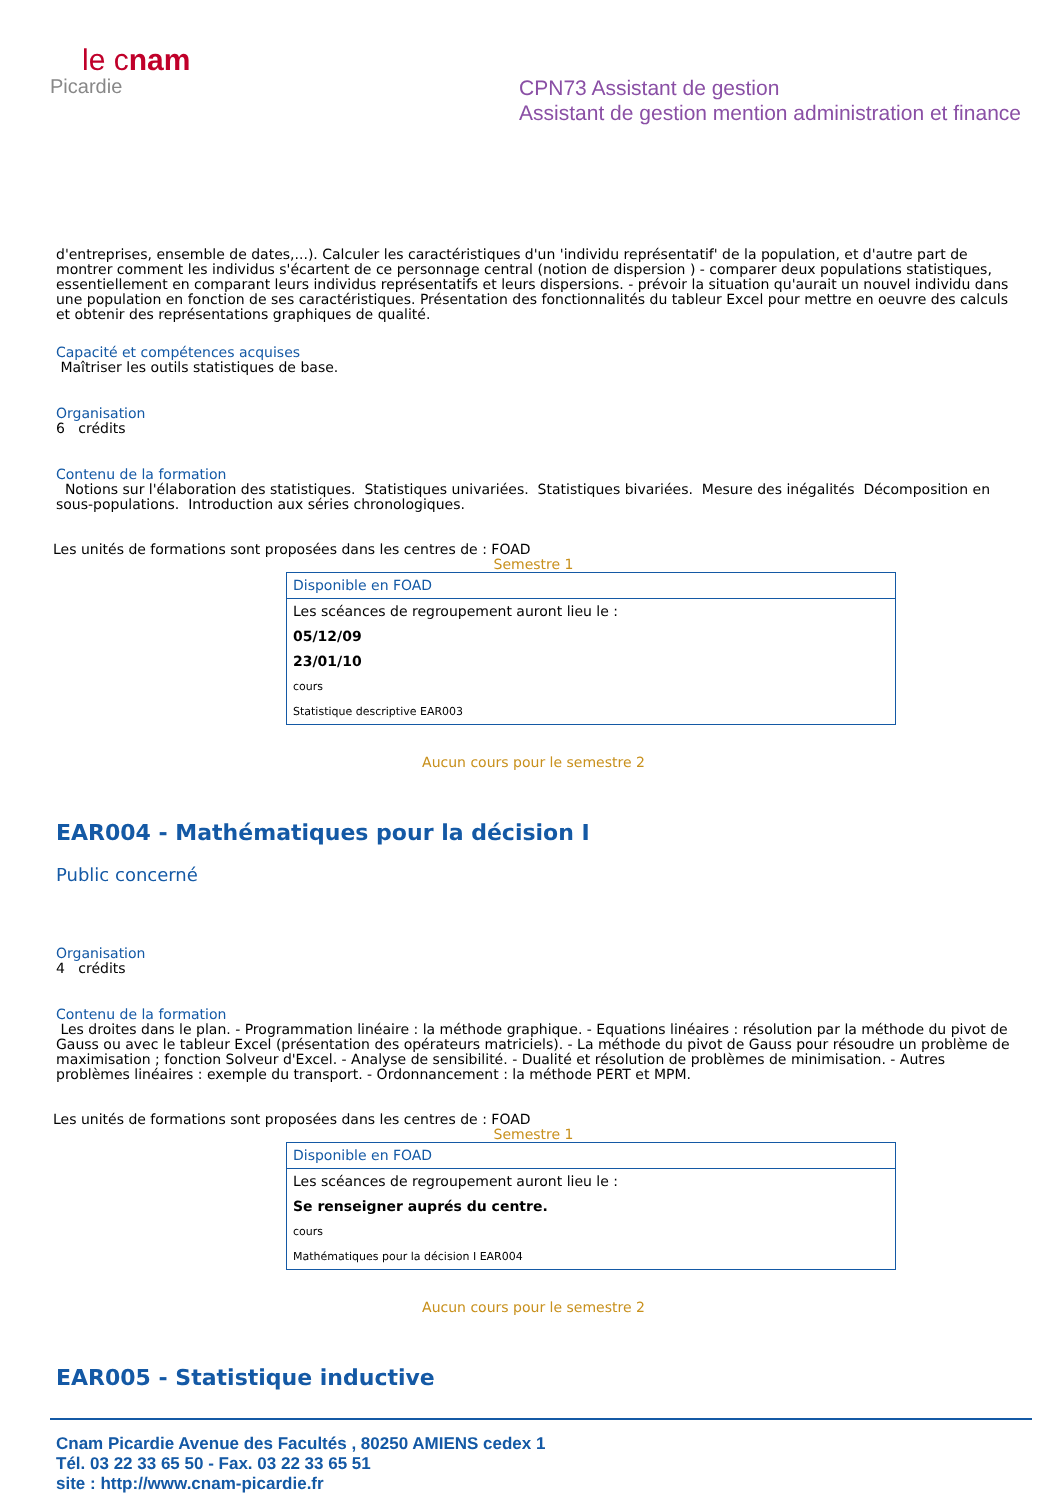le cnam
Picardie
CPN73 Assistant de gestion
Assistant de gestion mention administration et finance
d'entreprises, ensemble de dates,...). Calculer les caractéristiques d'un 'individu représentatif' de la population, et d'autre part de montrer comment les individus s'écartent de ce personnage central (notion de dispersion ) - comparer deux populations statistiques, essentiellement en comparant leurs individus représentatifs et leurs dispersions. - prévoir la situation qu'aurait un nouvel individu dans une population en fonction de ses caractéristiques. Présentation des fonctionnalités du tableur Excel pour mettre en oeuvre des calculs et obtenir des représentations graphiques de qualité.
Capacité et compétences acquises
Maîtriser les outils statistiques de base.
Organisation
6 crédits
Contenu de la formation
Notions sur l'élaboration des statistiques. Statistiques univariées. Statistiques bivariées. Mesure des inégalités Décomposition en sous-populations. Introduction aux séries chronologiques.
Les unités de formations sont proposées dans les centres de : FOAD
Semestre 1
| Disponible en FOAD |
| Les scéances de regroupement auront lieu le : |
| 05/12/09 |
| 23/01/10 |
| cours |
| Statistique descriptive EAR003 |
Aucun cours pour le semestre 2
EAR004 - Mathématiques pour la décision I
Public concerné
Organisation
4 crédits
Contenu de la formation
Les droites dans le plan. - Programmation linéaire : la méthode graphique. - Equations linéaires : résolution par la méthode du pivot de Gauss ou avec le tableur Excel (présentation des opérateurs matriciels). - La méthode du pivot de Gauss pour résoudre un problème de maximisation ; fonction Solveur d'Excel. - Analyse de sensibilité. - Dualité et résolution de problèmes de minimisation. - Autres problèmes linéaires : exemple du transport. - Ordonnancement : la méthode PERT et MPM.
Les unités de formations sont proposées dans les centres de : FOAD
Semestre 1
| Disponible en FOAD |
| Les scéances de regroupement auront lieu le : |
| Se renseigner auprés du centre. |
| cours |
| Mathématiques pour la décision I EAR004 |
Aucun cours pour le semestre 2
EAR005 - Statistique inductive
Cnam Picardie Avenue des Facultés , 80250 AMIENS cedex 1
Tél. 03 22 33 65 50 - Fax. 03 22 33 65 51
site : http://www.cnam-picardie.fr